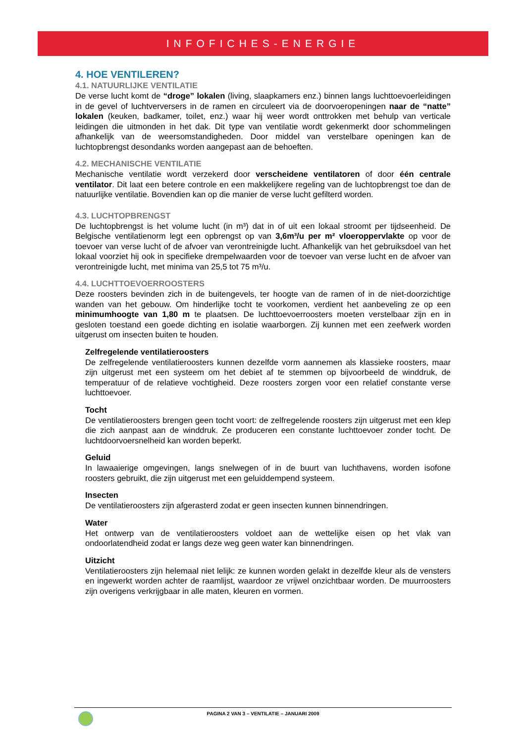INFOFICHES-ENERGIE
4. HOE VENTILEREN?
4.1. NATUURLIJKE VENTILATIE
De verse lucht komt de “droge” lokalen (living, slaapkamers enz.) binnen langs luchttoevoerleidingen in de gevel of luchtverversers in de ramen en circuleert via de doorvoeropeningen naar de “natte” lokalen (keuken, badkamer, toilet, enz.) waar hij weer wordt onttrokken met behulp van verticale leidingen die uitmonden in het dak. Dit type van ventilatie wordt gekenmerkt door schommelingen afhankelijk van de weersomstandigheden. Door middel van verstelbare openingen kan de luchtopbrengst desondanks worden aangepast aan de behoeften.
4.2. MECHANISCHE VENTILATIE
Mechanische ventilatie wordt verzekerd door verscheidene ventilatoren of door één centrale ventilator. Dit laat een betere controle en een makkelijkere regeling van de luchtopbrengst toe dan de natuurlijke ventilatie. Bovendien kan op die manier de verse lucht gefilterd worden.
4.3. LUCHTOPBRENGST
De luchtopbrengst is het volume lucht (in m³) dat in of uit een lokaal stroomt per tijdseenheid. De Belgische ventilatienorm legt een opbrengst op van 3,6m³/u per m² vloeroppervlakte op voor de toevoer van verse lucht of de afvoer van verontreinigde lucht. Afhankelijk van het gebruiksdoel van het lokaal voorziet hij ook in specifieke drempelwaarden voor de toevoer van verse lucht en de afvoer van verontreinigde lucht, met minima van 25,5 tot 75 m³/u.
4.4. LUCHTTOEVOERROOSTERS
Deze roosters bevinden zich in de buitengevels, ter hoogte van de ramen of in de niet-doorzichtige wanden van het gebouw. Om hinderlijke tocht te voorkomen, verdient het aanbeveling ze op een minimumhoogte van 1,80 m te plaatsen. De luchttoevoerroosters moeten verstelbaar zijn en in gesloten toestand een goede dichting en isolatie waarborgen. Zij kunnen met een zeefwerk worden uitgerust om insecten buiten te houden.
Zelfregelende ventilatieroosters
De zelfregelende ventilatieroosters kunnen dezelfde vorm aannemen als klassieke roosters, maar zijn uitgerust met een systeem om het debiet af te stemmen op bijvoorbeeld de winddruk, de temperatuur of de relatieve vochtigheid. Deze roosters zorgen voor een relatief constante verse luchttoevoer.
Tocht
De ventilatieroosters brengen geen tocht voort: de zelfregelende roosters zijn uitgerust met een klep die zich aanpast aan de winddruk. Ze produceren een constante luchttoevoer zonder tocht. De luchtdoorvoersnelheid kan worden beperkt.
Geluid
In lawaaierige omgevingen, langs snelwegen of in de buurt van luchthavens, worden isofone roosters gebruikt, die zijn uitgerust met een geluiddempend systeem.
Insecten
De ventilatieroosters zijn afgerasterd zodat er geen insecten kunnen binnendringen.
Water
Het ontwerp van de ventilatieroosters voldoet aan de wettelijke eisen op het vlak van ondoorlatendheid zodat er langs deze weg geen water kan binnendringen.
Uitzicht
Ventilatieroosters zijn helemaal niet lelijk: ze kunnen worden gelakt in dezelfde kleur als de vensters en ingewerkt worden achter de raamlijst, waardoor ze vrijwel onzichtbaar worden. De muurroosters zijn overigens verkrijgbaar in alle maten, kleuren en vormen.
PAGINA 2 VAN 3 – VENTILATIE – JANUARI 2009